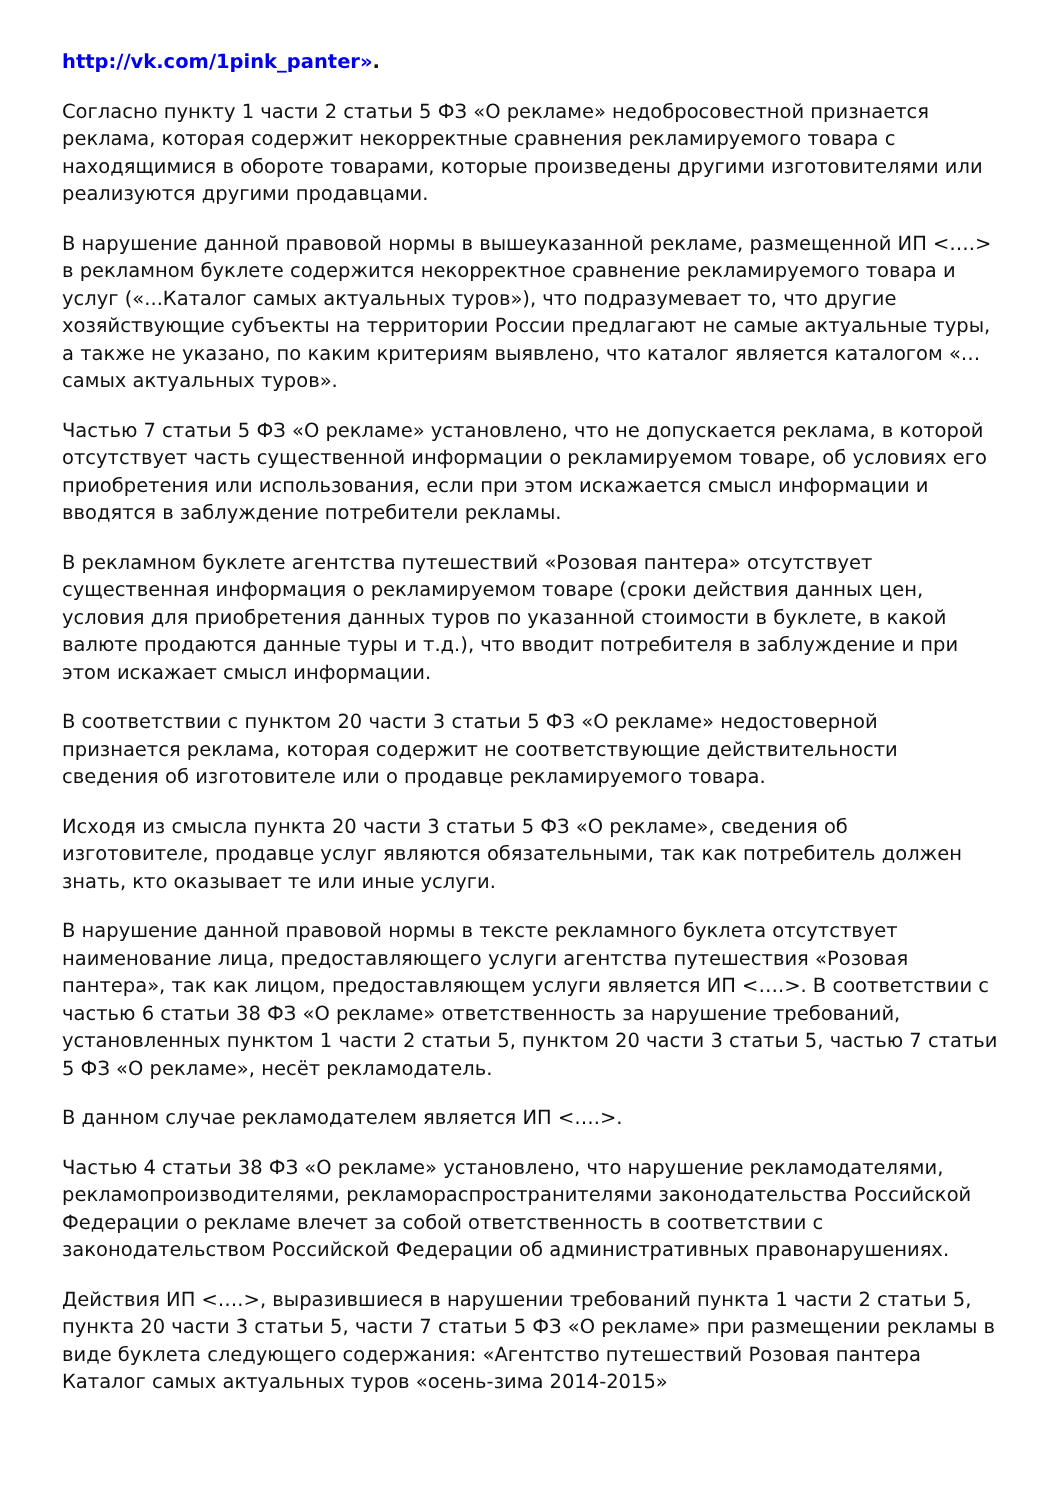http://vk.com/1pink_panter».
Согласно пункту 1 части 2 статьи 5 ФЗ «О рекламе» недобросовестной признается реклама, которая содержит некорректные сравнения рекламируемого товара с находящимися в обороте товарами, которые произведены другими изготовителями или реализуются другими продавцами.
В нарушение данной правовой нормы в вышеуказанной рекламе, размещенной ИП <….> в рекламном буклете содержится некорректное сравнение рекламируемого товара и услуг («...Каталог самых актуальных туров»), что подразумевает то, что другие хозяйствующие субъекты на территории России предлагают не самые актуальные туры, а также не указано, по каким критериям выявлено, что каталог является каталогом «…самых актуальных туров».
Частью 7 статьи 5 ФЗ «О рекламе» установлено, что не допускается реклама, в которой отсутствует часть существенной информации о рекламируемом товаре, об условиях его приобретения или использования, если при этом искажается смысл информации и вводятся в заблуждение потребители рекламы.
В рекламном буклете агентства путешествий «Розовая пантера» отсутствует существенная информация о рекламируемом товаре (сроки действия данных цен, условия для приобретения данных туров по указанной стоимости в буклете, в какой валюте продаются данные туры и т.д.), что вводит потребителя в заблуждение и при этом искажает смысл информации.
В соответствии с пунктом 20 части 3 статьи 5 ФЗ «О рекламе» недостоверной признается реклама, которая содержит не соответствующие действительности сведения об изготовителе или о продавце рекламируемого товара.
Исходя из смысла пункта 20 части 3 статьи 5 ФЗ «О рекламе», сведения об изготовителе, продавце услуг являются обязательными, так как потребитель должен знать, кто оказывает те или иные услуги.
В нарушение данной правовой нормы в тексте рекламного буклета отсутствует наименование лица, предоставляющего услуги агентства путешествия «Розовая пантера», так как лицом, предоставляющем услуги является ИП <….>. В соответствии с частью 6 статьи 38 ФЗ «О рекламе» ответственность за нарушение требований, установленных пунктом 1 части 2 статьи 5, пунктом 20 части 3 статьи 5, частью 7 статьи 5 ФЗ «О рекламе», несёт рекламодатель.
В данном случае рекламодателем является ИП <….>.
Частью 4 статьи 38 ФЗ «О рекламе» установлено, что нарушение рекламодателями, рекламопроизводителями, рекламораспространителями законодательства Российской Федерации о рекламе влечет за собой ответственность в соответствии с законодательством Российской Федерации об административных правонарушениях.
Действия ИП <….>, выразившиеся в нарушении требований пункта 1 части 2 статьи 5, пункта 20 части 3 статьи 5, части 7 статьи 5 ФЗ «О рекламе» при размещении рекламы в виде буклета следующего содержания: «Агентство путешествий Розовая пантера Каталог самых актуальных туров «осень-зима 2014-2015»